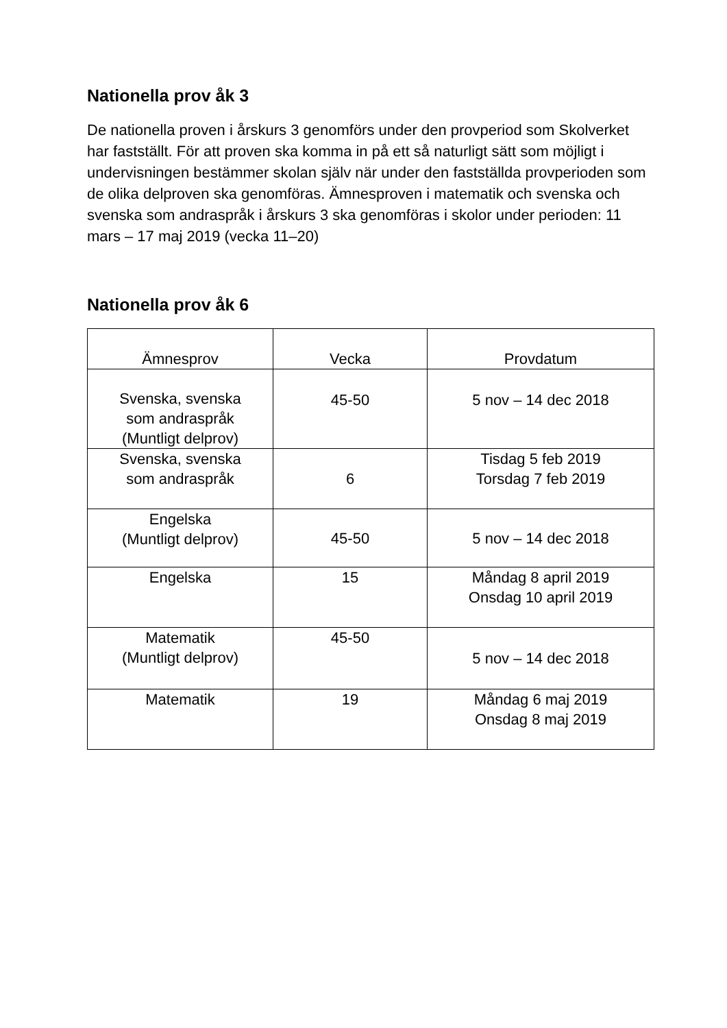Nationella prov åk 3
De nationella proven i årskurs 3 genomförs under den provperiod som Skolverket har fastställt. För att proven ska komma in på ett så naturligt sätt som möjligt i undervisningen bestämmer skolan själv när under den fastställda provperioden som de olika delproven ska genomföras. Ämnesproven i matematik och svenska och svenska som andraspråk i årskurs 3 ska genomföras i skolor under perioden: 11 mars – 17 maj 2019 (vecka 11–20)
Nationella prov åk 6
| Ämnesprov | Vecka | Provdatum |
| --- | --- | --- |
| Svenska, svenska som andraspråk (Muntligt delprov) | 45-50 | 5 nov – 14 dec 2018 |
| Svenska, svenska som andraspråk | 6 | Tisdag 5 feb 2019 Torsdag 7 feb 2019 |
| Engelska (Muntligt delprov) | 45-50 | 5 nov – 14 dec 2018 |
| Engelska | 15 | Måndag 8 april 2019 Onsdag 10 april 2019 |
| Matematik (Muntligt delprov) | 45-50 | 5 nov – 14 dec 2018 |
| Matematik | 19 | Måndag 6 maj 2019 Onsdag 8 maj 2019 |